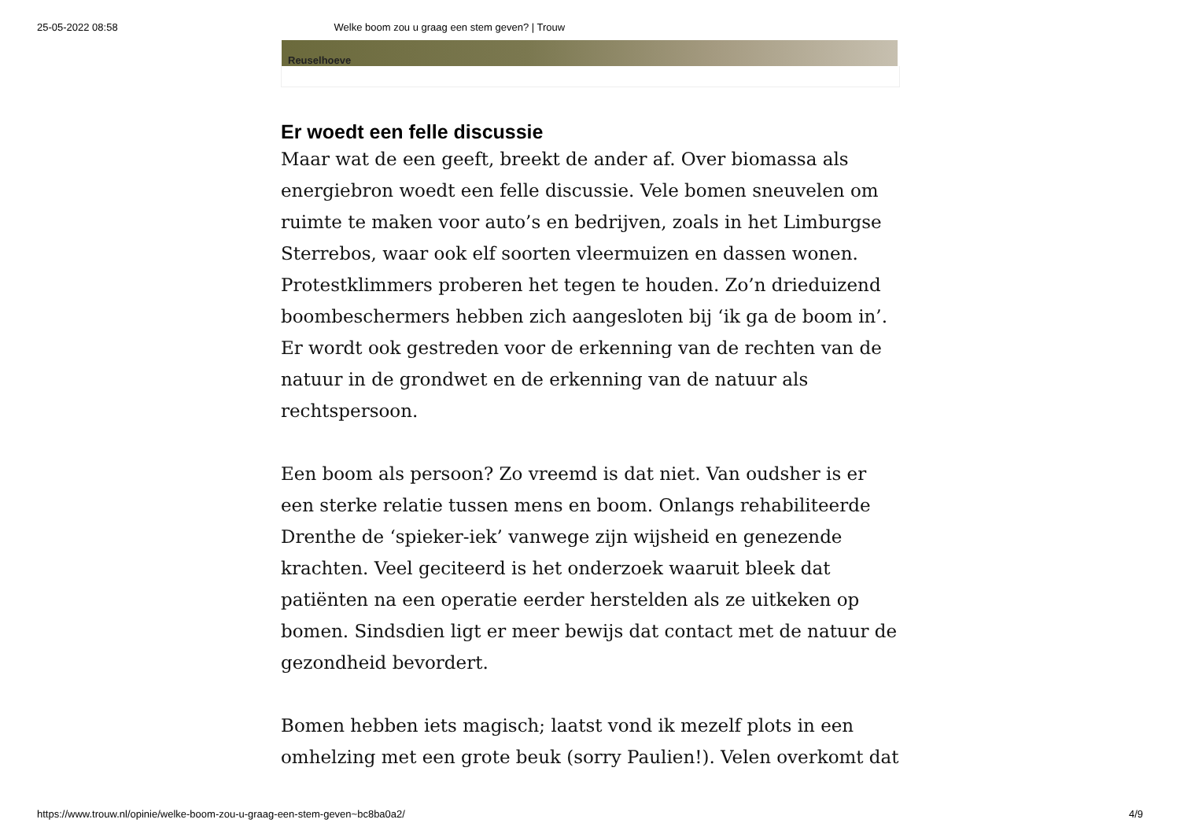25-05-2022 08:58 Welke boom zou u graag een stem geven? | Trouw
Reuselhoeve
Er woedt een felle discussie
Maar wat de een geeft, breekt de ander af. Over biomassa als energiebron woedt een felle discussie. Vele bomen sneuvelen om ruimte te maken voor auto’s en bedrijven, zoals in het Limburgse Sterrebos, waar ook elf soorten vleermuizen en dassen wonen. Protestklimmers proberen het tegen te houden. Zo’n drieduizend boombeschermers hebben zich aangesloten bij ‘ik ga de boom in’. Er wordt ook gestreden voor de erkenning van de rechten van de natuur in de grondwet en de erkenning van de natuur als rechtspersoon.
Een boom als persoon? Zo vreemd is dat niet. Van oudsher is er een sterke relatie tussen mens en boom. Onlangs rehabiliteerde Drenthe de ‘spieker-iek’ vanwege zijn wijsheid en genezende krachten. Veel geciteerd is het onderzoek waaruit bleek dat patiënten na een operatie eerder herstelden als ze uitkeken op bomen. Sindsdien ligt er meer bewijs dat contact met de natuur de gezondheid bevordert.
Bomen hebben iets magisch; laatst vond ik mezelf plots in een omhelzing met een grote beuk (sorry Paulien!). Velen overkomt dat
https://www.trouw.nl/opinie/welke-boom-zou-u-graag-een-stem-geven~bc8ba0a2/ 4/9